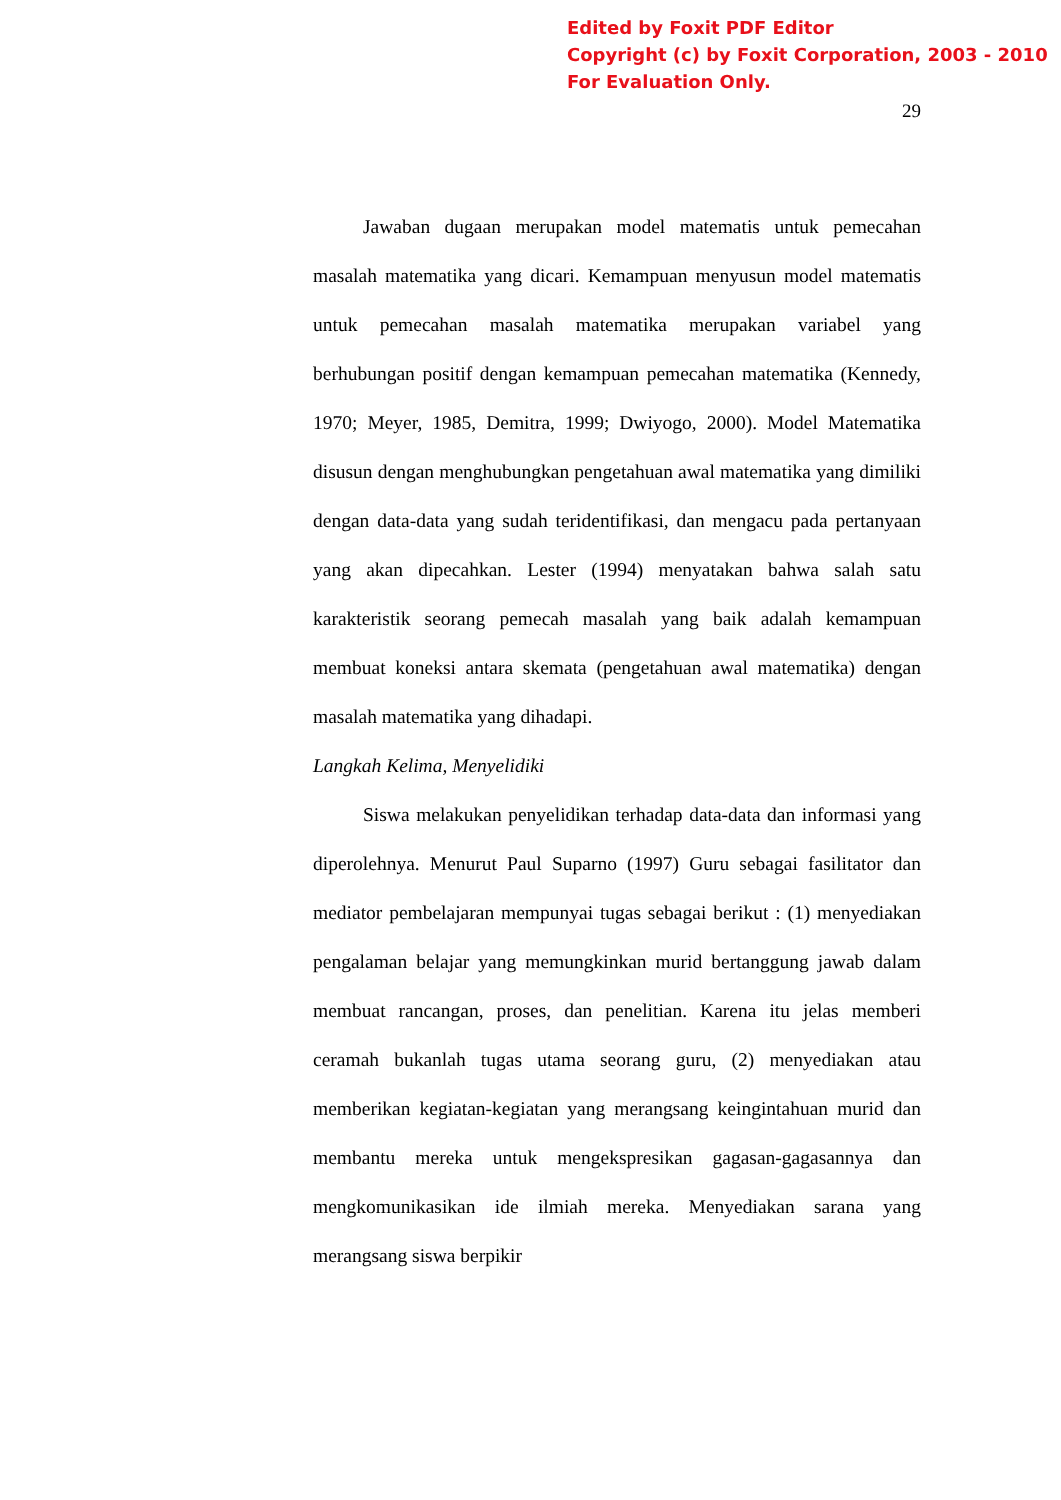Edited by Foxit PDF Editor
Copyright (c) by Foxit Corporation, 2003 - 2010
For Evaluation Only.
29
Jawaban dugaan merupakan model matematis untuk pemecahan masalah matematika yang dicari. Kemampuan menyusun model matematis untuk pemecahan masalah matematika merupakan variabel yang berhubungan positif dengan kemampuan pemecahan matematika (Kennedy, 1970; Meyer, 1985, Demitra, 1999; Dwiyogo, 2000). Model Matematika disusun dengan menghubungkan pengetahuan awal matematika yang dimiliki dengan data-data yang sudah teridentifikasi, dan mengacu pada pertanyaan yang akan dipecahkan. Lester (1994) menyatakan bahwa salah satu karakteristik seorang pemecah masalah yang baik adalah kemampuan membuat koneksi antara skemata (pengetahuan awal matematika) dengan masalah matematika yang dihadapi.
Langkah Kelima, Menyelidiki
Siswa melakukan penyelidikan terhadap data-data dan informasi yang diperolehnya. Menurut Paul Suparno (1997) Guru sebagai fasilitator dan mediator pembelajaran mempunyai tugas sebagai berikut : (1) menyediakan pengalaman belajar yang memungkinkan murid bertanggung jawab dalam membuat rancangan, proses, dan penelitian. Karena itu jelas memberi ceramah bukanlah tugas utama seorang guru, (2) menyediakan atau memberikan kegiatan-kegiatan yang merangsang keingintahuan murid dan membantu mereka untuk mengekspresikan gagasan-gagasannya dan mengkomunikasikan ide ilmiah mereka. Menyediakan sarana yang merangsang siswa berpikir